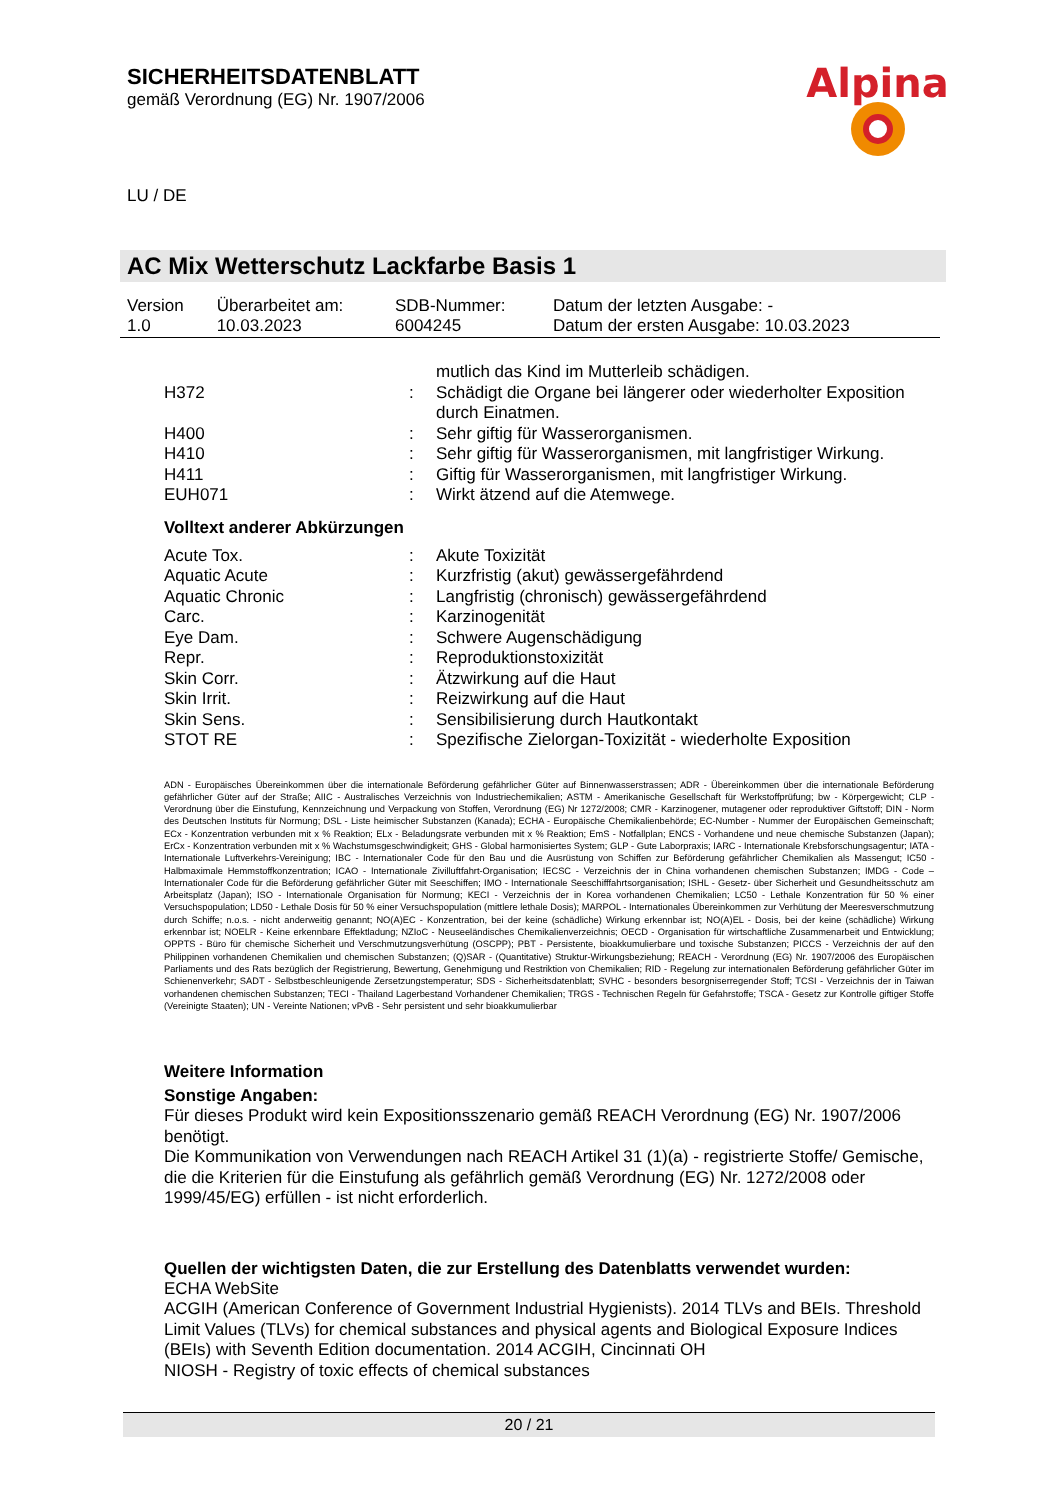SICHERHEITSDATENBLATT
gemäß Verordnung (EG) Nr. 1907/2006
Alpina
LU / DE
AC Mix Wetterschutz Lackfarbe Basis 1
| Version 1.0 | Überarbeitet am: 10.03.2023 | SDB-Nummer: 6004245 | Datum der letzten Ausgabe: - Datum der ersten Ausgabe: 10.03.2023 |
| | | mutlich das Kind im Mutterleib schädigen. |
| H372 | : | Schädigt die Organe bei längerer oder wiederholter Exposition durch Einatmen. |
| H400 | : | Sehr giftig für Wasserorganismen. |
| H410 | : | Sehr giftig für Wasserorganismen, mit langfristiger Wirkung. |
| H411 | : | Giftig für Wasserorganismen, mit langfristiger Wirkung. |
| EUH071 | : | Wirkt ätzend auf die Atemwege. |
Volltext anderer Abkürzungen
| Acute Tox. | : | Akute Toxizität |
| Aquatic Acute | : | Kurzfristig (akut) gewässergefährdend |
| Aquatic Chronic | : | Langfristig (chronisch) gewässergefährdend |
| Carc. | : | Karzinogenität |
| Eye Dam. | : | Schwere Augenschädigung |
| Repr. | : | Reproduktionstoxizität |
| Skin Corr. | : | Ätzwirkung auf die Haut |
| Skin Irrit. | : | Reizwirkung auf die Haut |
| Skin Sens. | : | Sensibilisierung durch Hautkontakt |
| STOT RE | : | Spezifische Zielorgan-Toxizität - wiederholte Exposition |
ADN - Europäisches Übereinkommen über die internationale Beförderung gefährlicher Güter auf Binnenwasserstrassen; ADR - Übereinkommen über die internationale Beförderung gefährlicher Güter auf der Straße; AIIC - Australisches Verzeichnis von Industriechemikalien; ASTM - Amerikanische Gesellschaft für Werkstoffprüfung; bw - Körpergewicht; CLP - Verordnung über die Einstufung, Kennzeichnung und Verpackung von Stoffen, Verordnung (EG) Nr 1272/2008; CMR - Karzinogener, mutagener oder reproduktiver Giftstoff; DIN - Norm des Deutschen Instituts für Normung; DSL - Liste heimischer Substanzen (Kanada); ECHA - Europäische Chemikalienbehörde; EC-Number - Nummer der Europäischen Gemeinschaft; ECx - Konzentration verbunden mit x % Reaktion; ELx - Beladungsrate verbunden mit x % Reaktion; EmS - Notfallplan; ENCS - Vorhandene und neue chemische Substanzen (Japan); ErCx - Konzentration verbunden mit x % Wachstumsgeschwindigkeit; GHS - Global harmonisiertes System; GLP - Gute Laborpraxis; IARC - Internationale Krebsforschungsagentur; IATA - Internationale Luftverkehrs-Vereinigung; IBC - Internationaler Code für den Bau und die Ausrüstung von Schiffen zur Beförderung gefährlicher Chemikalien als Massengut; IC50 - Halbmaximale Hemmstoffkonzentration; ICAO - Internationale Zivilluftfahrt-Organisation; IECSC - Verzeichnis der in China vorhandenen chemischen Substanzen; IMDG - Code – Internationaler Code für die Beförderung gefährlicher Güter mit Seeschiffen; IMO - Internationale Seeschifffahrtsorganisation; ISHL - Gesetz- über Sicherheit und Gesundheitsschutz am Arbeitsplatz (Japan); ISO - Internationale Organisation für Normung; KECI - Verzeichnis der in Korea vorhandenen Chemikalien; LC50 - Lethale Konzentration für 50 % einer Versuchspopulation; LD50 - Lethale Dosis für 50 % einer Versuchspopulation (mittlere lethale Dosis); MARPOL - Internationales Übereinkommen zur Verhütung der Meeresverschmutzung durch Schiffe; n.o.s. - nicht anderweitig genannt; NO(A)EC - Konzentration, bei der keine (schädliche) Wirkung erkennbar ist; NO(A)EL - Dosis, bei der keine (schädliche) Wirkung erkennbar ist; NOELR - Keine erkennbare Effektladung; NZIoC - Neuseeländisches Chemikalienverzeichnis; OECD - Organisation für wirtschaftliche Zusammenarbeit und Entwicklung; OPPTS - Büro für chemische Sicherheit und Verschmutzungsverhütung (OSCPP); PBT - Persistente, bioakkumulierbare und toxische Substanzen; PICCS - Verzeichnis der auf den Philippinen vorhandenen Chemikalien und chemischen Substanzen; (Q)SAR - (Quantitative) Struktur-Wirkungsbeziehung; REACH - Verordnung (EG) Nr. 1907/2006 des Europäischen Parliaments und des Rats bezüglich der Registrierung, Bewertung, Genehmigung und Restriktion von Chemikalien; RID - Regelung zur internationalen Beförderung gefährlicher Güter im Schienenverkehr; SADT - Selbstbeschleunigende Zersetzungstemperatur; SDS - Sicherheitsdatenblatt; SVHC - besonders besorgniserregender Stoff; TCSI - Verzeichnis der in Taiwan vorhandenen chemischen Substanzen; TECI - Thailand Lagerbestand Vorhandener Chemikalien; TRGS - Technischen Regeln für Gefahrstoffe; TSCA - Gesetz zur Kontrolle giftiger Stoffe (Vereinigte Staaten); UN - Vereinte Nationen; vPvB - Sehr persistent und sehr bioakkumulierbar
Weitere Information
Sonstige Angaben:
Für dieses Produkt wird kein Expositionsszenario gemäß REACH Verordnung (EG) Nr. 1907/2006 benötigt.
Die Kommunikation von Verwendungen nach REACH Artikel 31 (1)(a) - registrierte Stoffe/ Gemische, die die Kriterien für die Einstufung als gefährlich gemäß Verordnung (EG) Nr. 1272/2008 oder 1999/45/EG) erfüllen - ist nicht erforderlich.
Quellen der wichtigsten Daten, die zur Erstellung des Datenblatts verwendet wurden:
ECHA WebSite
ACGIH (American Conference of Government Industrial Hygienists). 2014 TLVs and BEIs. Threshold Limit Values (TLVs) for chemical substances and physical agents and Biological Exposure Indices (BEIs) with Seventh Edition documentation. 2014 ACGIH, Cincinnati OH
NIOSH - Registry of toxic effects of chemical substances
20 / 21